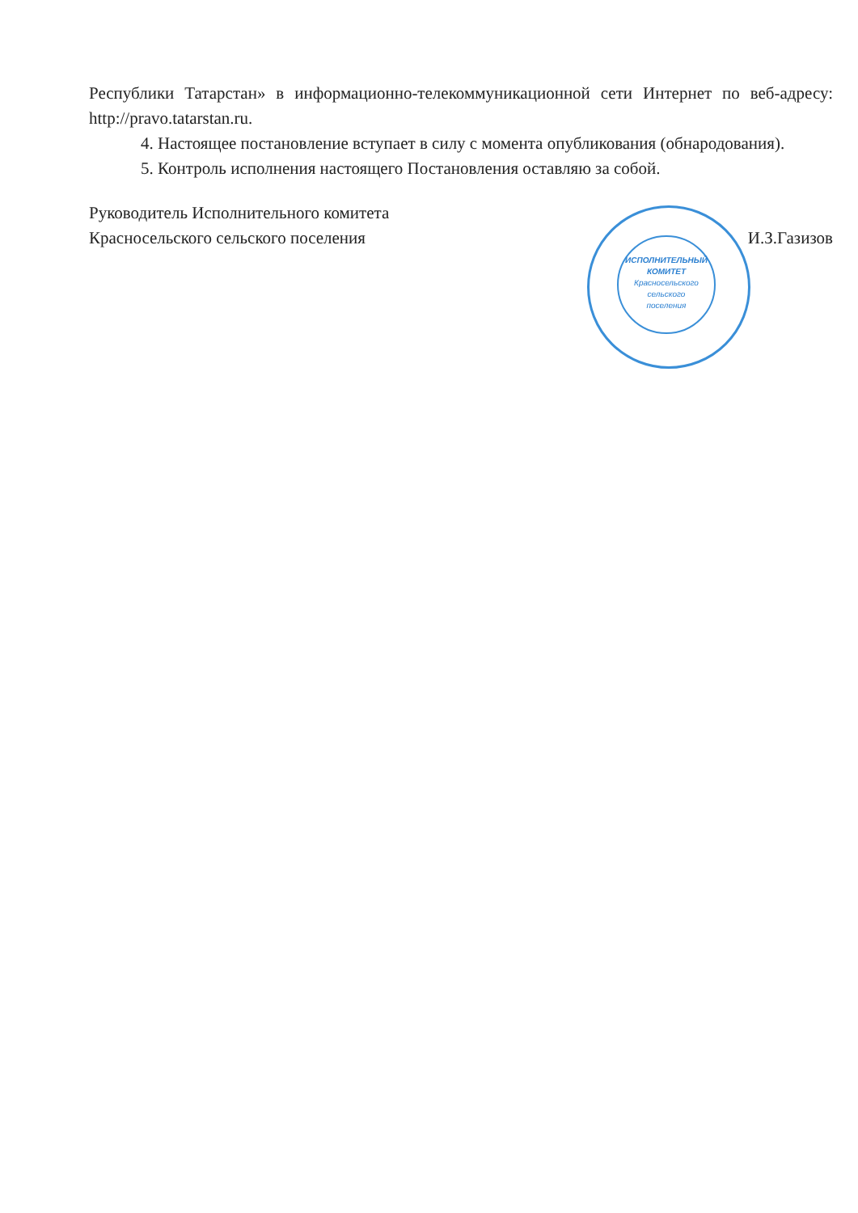Республики Татарстан» в информационно-телекоммуникационной сети Интернет по веб-адресу: http://pravo.tatarstan.ru.
4. Настоящее постановление вступает в силу с момента опубликования (обнародования).
5. Контроль исполнения настоящего Постановления оставляю за собой.
Руководитель Исполнительного комитета
Красносельского сельского поселения
И.З.Газизов
ИСПОЛНИТЕЛЬНЫЙ КОМИТЕТ
Красносельского
сельского
поселения